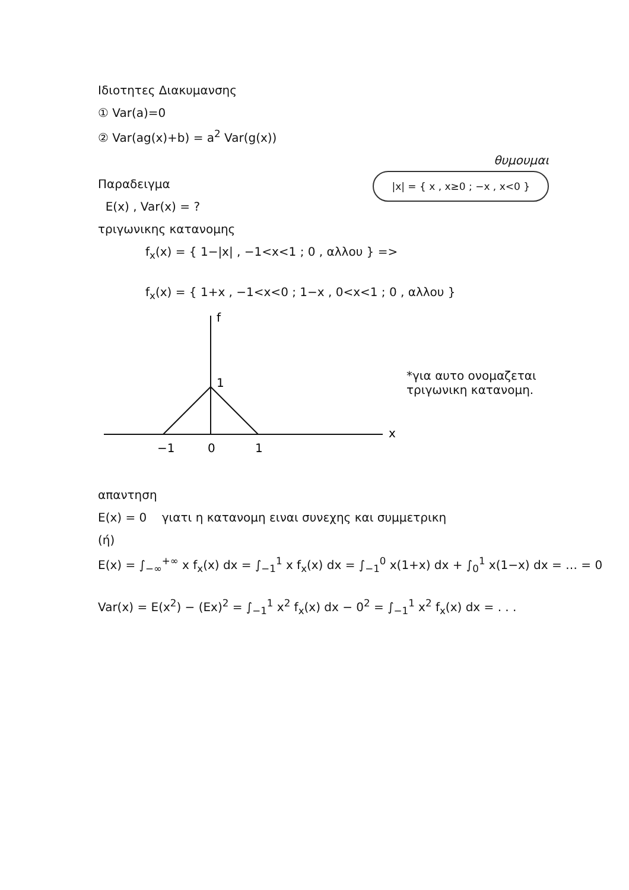Ιδιοτητες Διακυμανσης
① Var(a)=0
② Var(ag(x)+b) = a<sup>2</sup> Var(g(x))
Παραδειγμα
E(x) , Var(x) = ?
τριγωνικης κατανομης
θυμουμαι
|x| = { x , x≥0 ; −x , x<0 }
f<sub>x</sub>(x) = { 1−|x| , −1<x<1 ; 0 , αλλου } =>
f<sub>x</sub>(x) = { 1+x , −1<x<0 ; 1−x , 0<x<1 ; 0 , αλλου }
f
x
1
−1
0
1
*για αυτο ονομαζεται
τριγωνικη κατανομη.
απαντηση
E(x) = 0 γιατι η κατανομη ειναι συνεχης και συμμετρικη
(ή)
E(x) = ∫<sub>−∞</sub><sup>+∞</sup> x f<sub>x</sub>(x) dx = ∫<sub>−1</sub><sup>1</sup> x f<sub>x</sub>(x) dx = ∫<sub>−1</sub><sup>0</sup> x(1+x) dx + ∫<sub>0</sub><sup>1</sup> x(1−x) dx = … = 0
Var(x) = E(x<sup>2</sup>) − (Ex)<sup>2</sup> = ∫<sub>−1</sub><sup>1</sup> x<sup>2</sup> f<sub>x</sub>(x) dx − 0<sup>2</sup> = ∫<sub>−1</sub><sup>1</sup> x<sup>2</sup> f<sub>x</sub>(x) dx = . . .